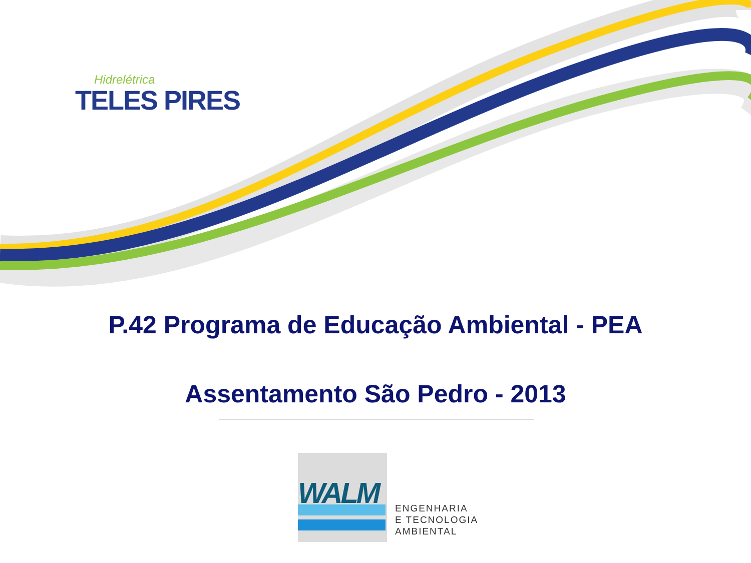Hidrelétrica
TELES PIRES
P.42 Programa de Educação Ambiental - PEA
Assentamento São Pedro - 2013
WALM
ENGENHARIA
E TECNOLOGIA
AMBIENTAL